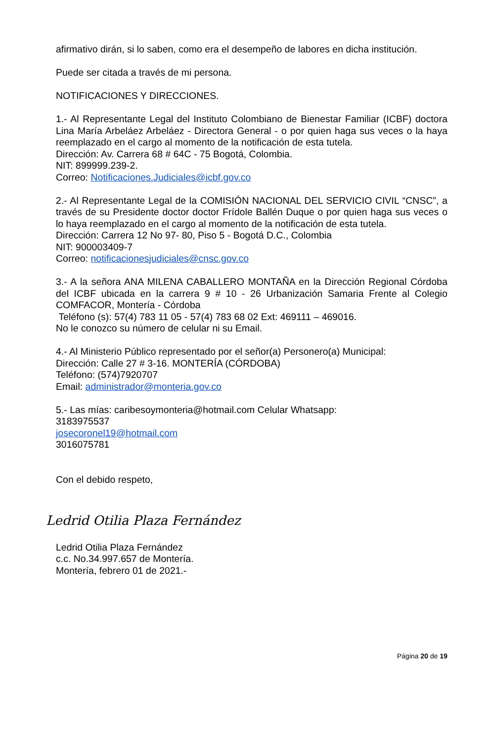afirmativo dirán, si lo saben, como era el desempeño de labores en dicha institución.
Puede ser citada a través de mi persona.
NOTIFICACIONES Y DIRECCIONES.
1.- Al Representante Legal del Instituto Colombiano de Bienestar Familiar (ICBF) doctora Lina María Arbeláez Arbeláez - Directora General - o por quien haga sus veces o la haya reemplazado en el cargo al momento de la notificación de esta tutela.
Dirección: Av. Carrera 68 # 64C - 75 Bogotá, Colombia.
NIT: 899999.239-2.
Correo: Notificaciones.Judiciales@icbf.gov.co
2.- Al Representante Legal de la COMISIÓN NACIONAL DEL SERVICIO CIVIL “CNSC”, a través de su Presidente doctor doctor Frídole Ballén Duque o por quien haga sus veces o lo haya reemplazado en el cargo al momento de la notificación de esta tutela.
Dirección: Carrera 12 No 97- 80, Piso 5 - Bogotá D.C., Colombia
NIT: 900003409-7
Correo: notificacionesjudiciales@cnsc.gov.co
3.- A la señora ANA MILENA CABALLERO MONTAÑA en la Dirección Regional Córdoba del ICBF ubicada en la carrera 9 # 10 - 26 Urbanización Samaria Frente al Colegio COMFACOR, Montería - Córdoba
Teléfono (s): 57(4) 783 11 05 - 57(4) 783 68 02 Ext: 469111 – 469016.
No le conozco su número de celular ni su Email.
4.- Al Ministerio Público representado por el señor(a) Personero(a) Municipal:
Dirección: Calle 27 # 3-16. MONTERÍA (CÓRDOBA)
Teléfono: (574)7920707
Email: administrador@monteria.gov.co
5.- Las mías: caribesoymonteria@hotmail.com Celular Whatsapp:
3183975537
josecoronel19@hotmail.com
3016075781
Con el debido respeto,
Ledrid Otilia Plaza Fernández
Ledrid Otilia Plaza Fernández
c.c. No.34.997.657 de Montería.
Montería, febrero 01 de 2021.-
Página 20 de 19